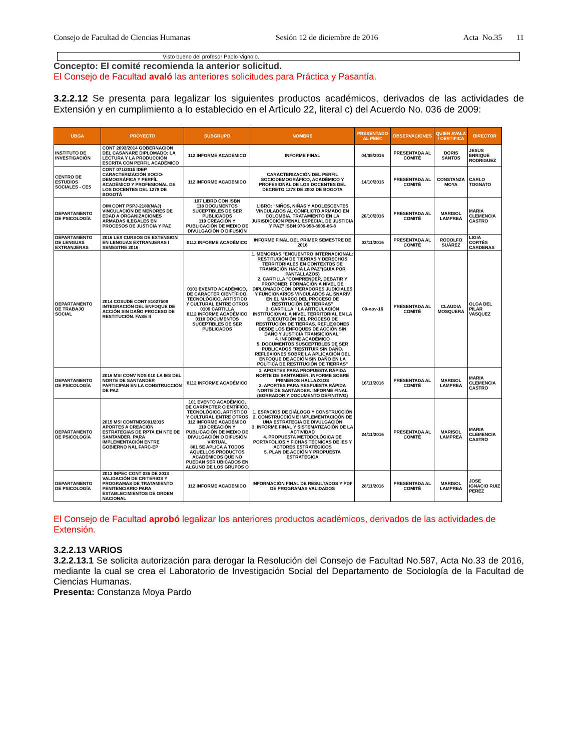Consejo de Facultad de Ciencias Humanas Sesión 12 de diciembre de 2016 Acta No.35 11
Visto bueno del profesor Paolo Vignolo.
Concepto: El comité recomienda la anterior solicitud.
El Consejo de Facultad avaló las anteriores solicitudes para Práctica y Pasantía.
3.2.2.12 Se presenta para legalizar los siguientes productos académicos, derivados de las actividades de Extensión y en cumplimiento a lo establecido en el Artículo 22, literal c) del Acuerdo No. 036 de 2009:
| UBGA | PROYECTO | SUBGRUPO | NOMBRE | PRESENTADO AL PEEC | OBSERVACIONES | QUIEN AVALA / CERTIFICA | DIRECTOR |
| --- | --- | --- | --- | --- | --- | --- | --- |
| INSTITUTO DE INVESTIGACIÓN | CONT 2093/2014 GOBERNACION DEL CASANARE DIPLOMADO: LA LECTURA Y LA PRODUCCIÓN ESCRITA CON PERFIL ACADÉMICO | 112 INFORME ACADEMICO | INFORME FINAL | 04/05/2016 | PRESENTADA AL COMITÉ | DORIS SANTOS | JESUS ENRIQUE RODRIGUEZ |
| CENTRO DE ESTUDIOS SOCIALES - CES | CONT 071/2015 IDEP CARACTERIZACIÓN SOCIO-DEMOGRÁFICA Y PERFÍL ACADÉMICO Y PROFESIONAL DE LOS DOCENTES DEL 1278 DE BOGOTÁ | 112 INFORME ACADEMICO | CARACTERIZACIÓN DEL PERFIL SOCIODEMOGRÁFICO, ACADÉMICO Y PROFESIONAL DE LOS DOCENTES DEL DECRETO 1278 DE 2002 DE BOGOTA | 14/10/2016 | PRESENTADA AL COMITÉ | CONSTANZA MOYA | CARLO TOGNATO |
| DEPARTAMENTO DE PSICOLOGÍA | OIM CONT PSPJ-2180(NAJ) VINCULACIÓN DE MENORES DE EDAD A ORGANIZACIONES ARMADAS ILEGALES EN PROCESOS DE JUSTICIA Y PAZ | 107 LIBRO CON ISBN 118 DOCUMENTOS SUCEPTIBLES DE SER PUBLICADOS 119 CREACIÓN Y PUBLICACIÓN DE MEDIO DE DIVULGACIÓN O DIFUSIÓN | LIBRO: "NIÑOS, NIÑAS Y ADOLESCENTES VINCULADOS AL CONFLICTO ARMADO EN COLOMBIA. TRATAMIENTO EN LA JURISDICCIÓN PENAL ESPECIAL DE JUSTICIA Y PAZ" ISBN 978-958-8909-86-8 | 20/10/2016 | PRESENTADA AL COMITÉ | MARISOL LAMPREA | MARIA CLEMENCIA CASTRO |
| DEPARTAMENTO DE LENGUAS EXTRANJERAS | 2016 LEX CURSOS DE EXTENSION EN LENGUAS EXTRANJERAS I SEMESTRE 2016 | 0112 INFORME ACADÉMICO | INFORME FINAL DEL PRIMER SEMESTRE DE 2016 | 03/11/2016 | PRESENTADA AL COMITÉ | RODOLFO SUÁREZ | LIGIA CORTÉS CARDENAS |
| DEPARTAMENTO DE TRABAJO SOCIAL | 2014 COSUDE CONT 81027509 INTEGRACIÓN DEL ENFOQUE DE ACCIÓN SIN DAÑO PROCESO DE RESTITUCIÓN. FASE II | 0101 EVENTO ACADÉMICO, DE CARACTER CIENTÍFICO, TECNOLÓGICO, ARTÍSTICO Y CULTURAL ENTRE OTROS 0109 CARTILLA 0112 INFORME ACADÉMICO 0118 DOCUMENTOS SUCEPTIBLES DE SER PUBLICADOS | 1. MEMORIAS "ENCUENTRO INTERNACIONAL: RESTITUCIÓN DE TIERRAS Y DERECHOS TERRITORIALES EN CONTEXTOS DE TRANSICIÓN HACIA LA PAZ"(GUÍA POR PANTALLAZOS) 2. CARTILLA "COMPRENDER, DEBATIR Y PROPONER. FORMACIÓN A NIVEL DE DIPLOMADO CON OPERADORES JUDICIALES Y FUNCIONARIOS VINCULADOS AL SNARIV EN EL MARCO DEL PROCESO DE RESTITUCIÓN DE TIERRAS" 3. CARTILLA " LA ARTICULACIÓN INSTITUCIONAL A NIVEL TERRITORIAL EN LA EJECUTCIÓN DEL PROCESO DE RESTITUCIÓN DE TIERRAS. REFLEXIONES DESDE LOS ENFOQUES DE ACCIÓN SIN DAÑO Y JUSTICIA TRANSICIONAL" 4. INFORME ACADÉMICO 5. DOCUMENTOS SUSCEPTIBLES DE SER PUBLICADOS "RESTITUIR SIN DAÑO. REFLEXIONES SOBRE LA APLICACIÓN DEL ENFOQUE DE ACCIÓN SIN DAÑO EN LA POLÍTICA DE RESTITUCIÓN DE TIERRAS" | 09-nov-16 | PRESENTADA AL COMITÉ | CLAUDIA MOSQUERA | OLGA DEL PILAR VASQUEZ |
| DEPARTAMENTO DE PSICOLOGÍA | 2016 MSI CONV NDS 010 LA IES DEL NORTE DE SANTANDER PARTICIPAN EN LA CONSTRUCCIÓN DE PAZ | 0112 INFORME ACADÉMICO | 1. APORTES PARA PROPUESTA RÁPIDA NORTE DE SANTANDER. INFORME SOBRE PRIMEROS HALLAZGOS 2. APORTES PARA RESPUESTA RÁPIDA NORTE DE SANTANDER. INFORME FINAL (BORRADOR Y DOCUMENTO DEFINITIVO) | 16/11/2016 | PRESENTADA AL COMITÉ | MARISOL LAMPREA | MARIA CLEMENCIA CASTRO |
| DEPARTAMENTO DE PSICOLOGÍA | 2015 MSI CONTNDS001/2015 APORTES A CREACIÓN ESTRATEGIAS DE RPTA EN NTE DE SANTANDER, PARA IMPLEMENTACIÓN ENTRE GOBIERNO NAL FARC-EP | 101 EVENTO ACADÉMICO, DE CARPACTER CIENTÍFICO, TECNOLÓGICO, ARTÍSTICO Y CULTURAL ENTRE OTROS 112 INFORME ACADÉMICO 119 CREACIÓN Y PUBLICACIÓN DE MEDIO DE DIVULGACIÓN O DIFUSIÓN VIRTUAL 801 SE APLICA A TODOS AQUELLOS PRODUCTOS ACADÉMICOS QUE NO PUEDAN SER UBICADOS EN ALGUNO DE LOS GRUPOS O | 1. ESPACIOS DE DIÁLOGO Y CONSTRUCCIÓN 2. CONSTRUCCIÓN E IMPLEMENTACIOÓN DE UNA ESTRATEGIA DE DIVULGACIÓN 3. INFORME FINAL Y SISTEMATIZACIÓN DE LA ACTIVIDAD 4. PROPUESTA METODOLÓGICA DE PORTAFOLIOS Y FICHAS TÉCNICAS DE IES Y ACTORES ESTRATÉGICOS 5. PLAN DE ACCIÓN Y PROPUESTA ESTRATÉGICA | 24/11/2016 | PRESENTADA AL COMITÉ | MARISOL LAMPREA | MARIA CLEMENCIA CASTRO |
| DEPARTAMENTO DE PSICOLOGÍA | 2013 INPEC CONT 036 DE 2013 VALIDACIÓN DE CRITERIOS Y PROGRAMAS DE TRATAMIENTO PENITENCIARIO PARA ESTABLECIMIENTOS DE ORDEN NACIONAL | 112 INFORME ACADEMICO | INFORMACIÓN FINAL DE RESULTADOS Y PDF DE PROGRAMAS VALIDADOS | 28/11/2016 | PRESENTADA AL COMITÉ | MARISOL LAMPREA | JOSE IGNACIO RUIZ PEREZ |
El Consejo de Facultad aprobó legalizar los anteriores productos académicos, derivados de las actividades de Extensión.
3.2.2.13 VARIOS
3.2.2.13.1 Se solicita autorización para derogar la Resolución del Consejo de Facultad No.587, Acta No.33 de 2016, mediante la cual se crea el Laboratorio de Investigación Social del Departamento de Sociología de la Facultad de Ciencias Humanas.
Presenta: Constanza Moya Pardo